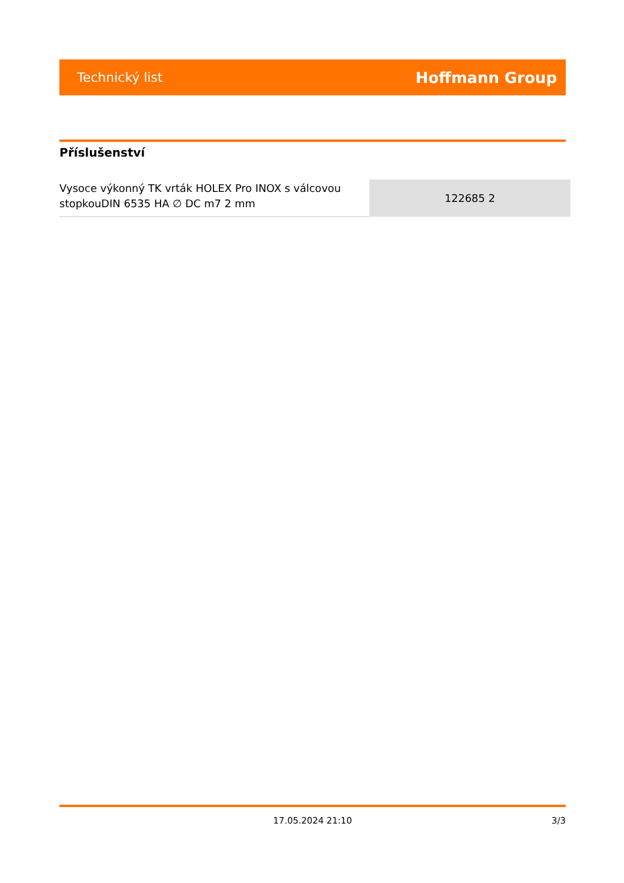Technický list Hoffmann Group
Příslušenství
| Vysoce výkonný TK vrták HOLEX Pro INOX s válcovou stopkouDIN 6535 HA ∅ DC m7 2 mm | 122685 2 |
17.05.2024 21:10 3/3